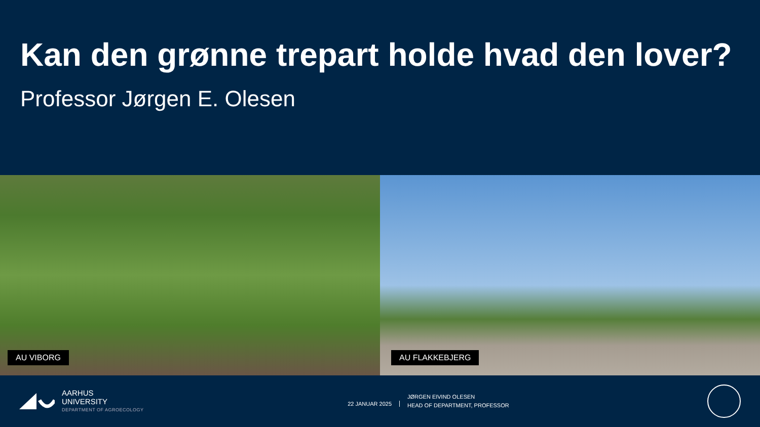Kan den grønne trepart holde hvad den lover?
Professor Jørgen E. Olesen
AU VIBORG
AU FLAKKEBJERG
AARHUS
UNIVERSITY
DEPARTMENT OF AGROECOLOGY
22 JANUAR 2025
JØRGEN EIVIND OLESEN
HEAD OF DEPARTMENT, PROFESSOR